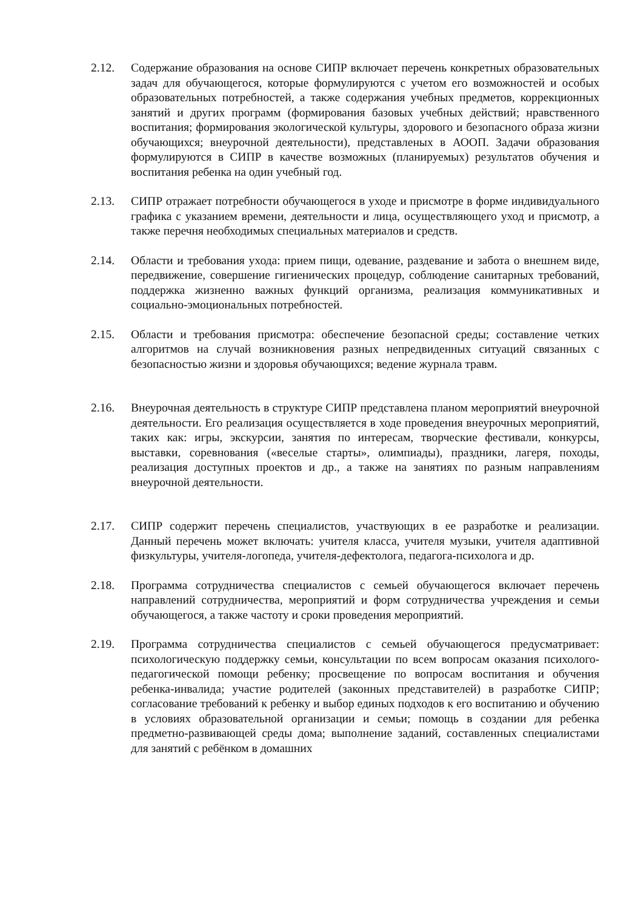2.12. Содержание образования на основе СИПР включает перечень конкретных образовательных задач для обучающегося, которые формулируются с учетом его возможностей и особых образовательных потребностей, а также содержания учебных предметов, коррекционных занятий и других программ (формирования базовых учебных действий; нравственного воспитания; формирования экологической культуры, здорового и безопасного образа жизни обучающихся; внеурочной деятельности), представленых в АООП. Задачи образования формулируются в СИПР в качестве возможных (планируемых) результатов обучения и воспитания ребенка на один учебный год.
2.13. СИПР отражает потребности обучающегося в уходе и присмотре в форме индивидуального графика с указанием времени, деятельности и лица, осуществляющего уход и присмотр, а также перечня необходимых специальных материалов и средств.
2.14. Области и требования ухода: прием пищи, одевание, раздевание и забота о внешнем виде, передвижение, совершение гигиенических процедур, соблюдение санитарных требований, поддержка жизненно важных функций организма, реализация коммуникативных и социально-эмоциональных потребностей.
2.15. Области и требования присмотра: обеспечение безопасной среды; составление четких алгоритмов на случай возникновения разных непредвиденных ситуаций связанных с безопасностью жизни и здоровья обучающихся; ведение журнала травм.
2.16. Внеурочная деятельность в структуре СИПР представлена планом мероприятий внеурочной деятельности. Его реализация осуществляется в ходе проведения внеурочных мероприятий, таких как: игры, экскурсии, занятия по интересам, творческие фестивали, конкурсы, выставки, соревнования («веселые старты», олимпиады), праздники, лагеря, походы, реализация доступных проектов и др., а также на занятиях по разным направлениям внеурочной деятельности.
2.17. СИПР содержит перечень специалистов, участвующих в ее разработке и реализации. Данный перечень может включать: учителя класса, учителя музыки, учителя адаптивной физкультуры, учителя-логопеда, учителя-дефектолога, педагога-психолога и др.
2.18. Программа сотрудничества специалистов с семьей обучающегося включает перечень направлений сотрудничества, мероприятий и форм сотрудничества учреждения и семьи обучающегося, а также частоту и сроки проведения мероприятий.
2.19. Программа сотрудничества специалистов с семьей обучающегося предусматривает: психологическую поддержку семьи, консультации по всем вопросам оказания психолого-педагогической помощи ребенку; просвещение по вопросам воспитания и обучения ребенка-инвалида; участие родителей (законных представителей) в разработке СИПР; согласование требований к ребенку и выбор единых подходов к его воспитанию и обучению в условиях образовательной организации и семьи; помощь в создании для ребенка предметно-развивающей среды дома; выполнение заданий, составленных специалистами для занятий с ребёнком в домашних